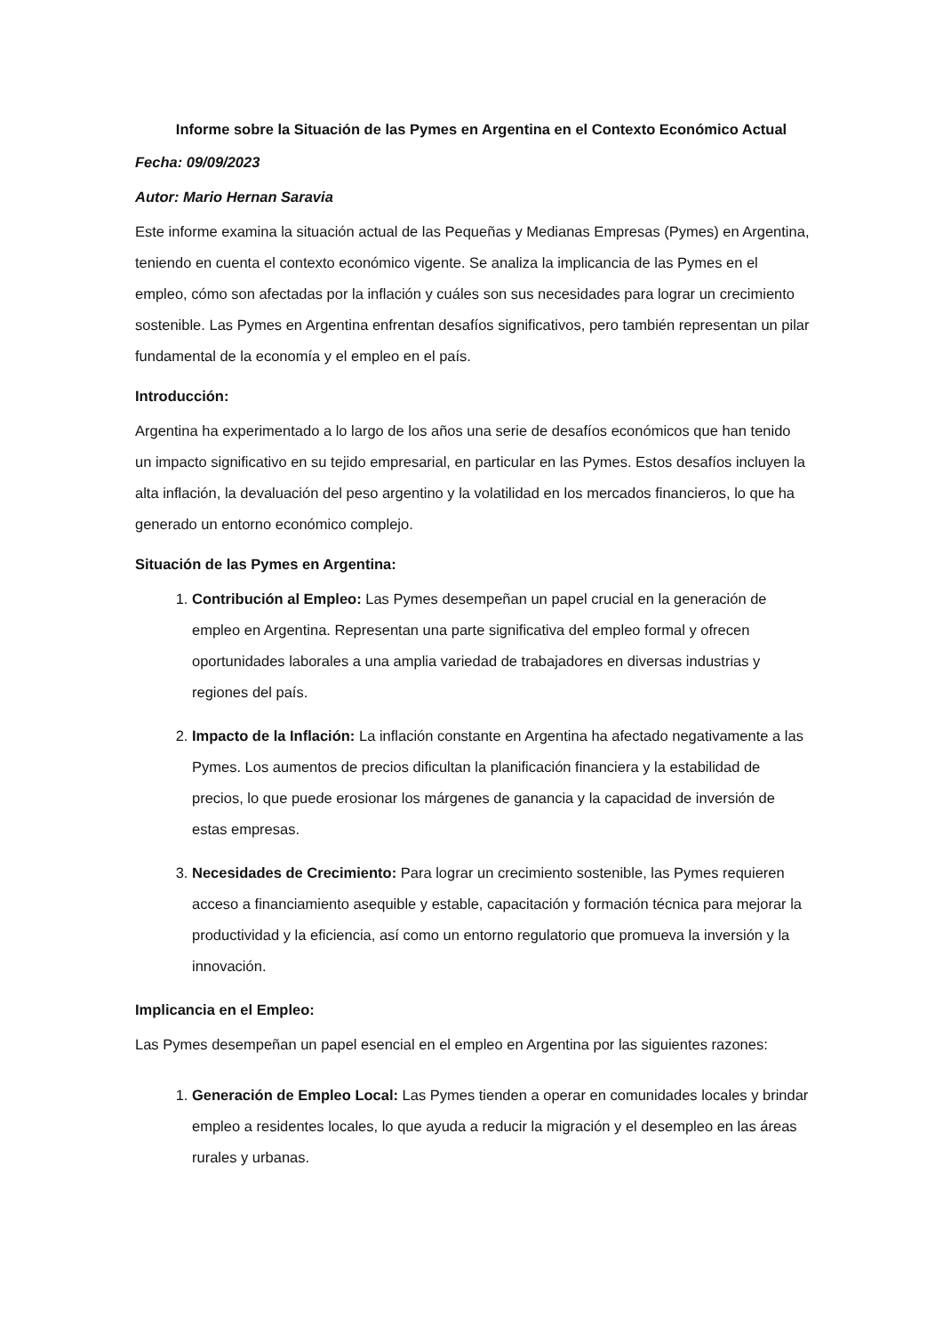Informe sobre la Situación de las Pymes en Argentina en el Contexto Económico Actual
Fecha: 09/09/2023
Autor: Mario Hernan Saravia
Este informe examina la situación actual de las Pequeñas y Medianas Empresas (Pymes) en Argentina, teniendo en cuenta el contexto económico vigente. Se analiza la implicancia de las Pymes en el empleo, cómo son afectadas por la inflación y cuáles son sus necesidades para lograr un crecimiento sostenible. Las Pymes en Argentina enfrentan desafíos significativos, pero también representan un pilar fundamental de la economía y el empleo en el país.
Introducción:
Argentina ha experimentado a lo largo de los años una serie de desafíos económicos que han tenido un impacto significativo en su tejido empresarial, en particular en las Pymes. Estos desafíos incluyen la alta inflación, la devaluación del peso argentino y la volatilidad en los mercados financieros, lo que ha generado un entorno económico complejo.
Situación de las Pymes en Argentina:
1. Contribución al Empleo: Las Pymes desempeñan un papel crucial en la generación de empleo en Argentina. Representan una parte significativa del empleo formal y ofrecen oportunidades laborales a una amplia variedad de trabajadores en diversas industrias y regiones del país.
2. Impacto de la Inflación: La inflación constante en Argentina ha afectado negativamente a las Pymes. Los aumentos de precios dificultan la planificación financiera y la estabilidad de precios, lo que puede erosionar los márgenes de ganancia y la capacidad de inversión de estas empresas.
3. Necesidades de Crecimiento: Para lograr un crecimiento sostenible, las Pymes requieren acceso a financiamiento asequible y estable, capacitación y formación técnica para mejorar la productividad y la eficiencia, así como un entorno regulatorio que promueva la inversión y la innovación.
Implicancia en el Empleo:
Las Pymes desempeñan un papel esencial en el empleo en Argentina por las siguientes razones:
1. Generación de Empleo Local: Las Pymes tienden a operar en comunidades locales y brindar empleo a residentes locales, lo que ayuda a reducir la migración y el desempleo en las áreas rurales y urbanas.